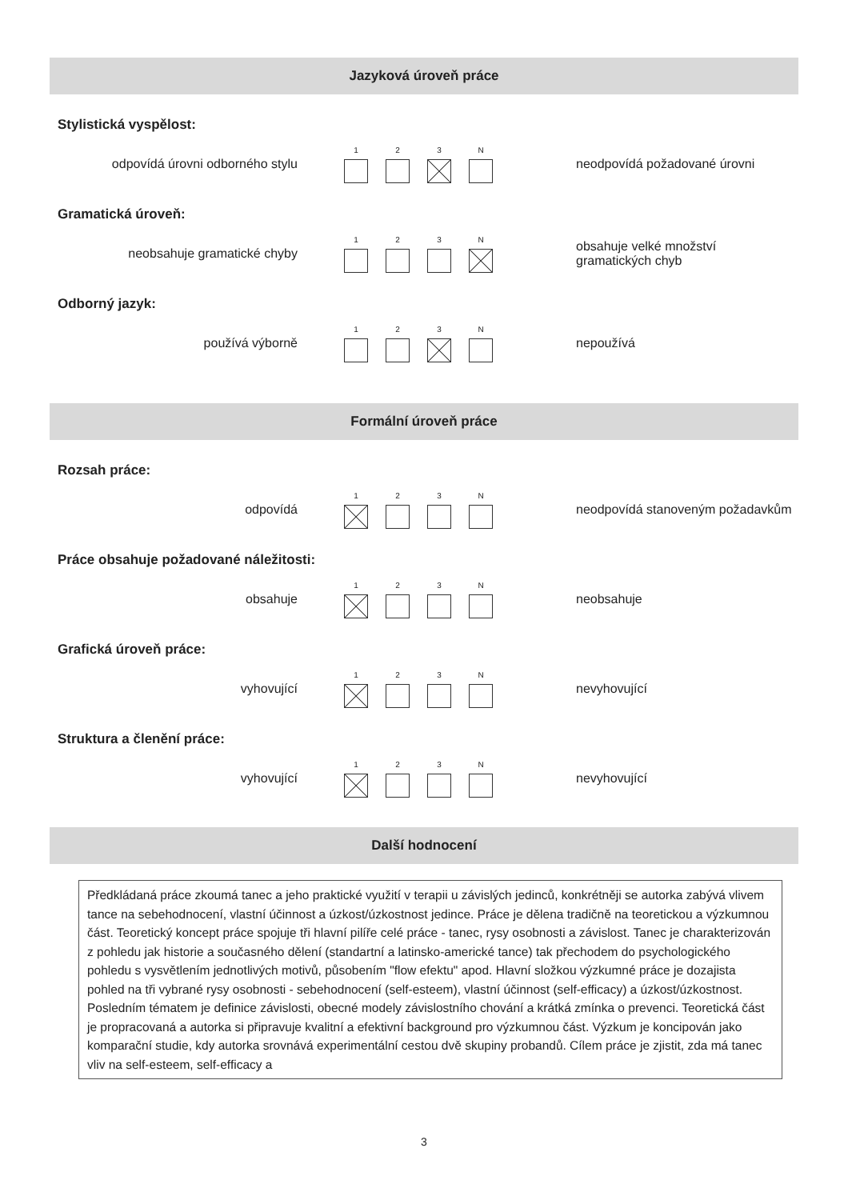Jazyková úroveň práce
Stylistická vyspělost:
odpovídá úrovni odborného stylu
1 2 3 N
neodpovídá požadované úrovni
Gramatická úroveň:
neobsahuje gramatické chyby
1 2 3 N
obsahuje velké množství
gramatických chyb
Odborný jazyk:
používá výborně
1 2 3 N
nepoužívá
Formální úroveň práce
Rozsah práce:
odpovídá
1 2 3 N
neodpovídá stanoveným požadavkům
Práce obsahuje požadované náležitosti:
obsahuje
1 2 3 N
neobsahuje
Grafická úroveň práce:
vyhovující
1 2 3 N
nevyhovující
Struktura a členění práce:
vyhovující
1 2 3 N
nevyhovující
Další hodnocení
Předkládaná práce zkoumá tanec a jeho praktické využití v terapii u závislých jedinců, konkrétněji se autorka zabývá vlivem tance na sebehodnocení, vlastní účinnost a úzkost/úzkostnost jedince. Práce je dělena tradičně na teoretickou a výzkumnou část. Teoretický koncept práce spojuje tři hlavní pilíře celé práce - tanec, rysy osobnosti a závislost. Tanec je charakterizován z pohledu jak historie a současného dělení (standartní a latinsko-americké tance) tak přechodem do psychologického pohledu s vysvětlením jednotlivých motivů, působením "flow efektu" apod. Hlavní složkou výzkumné práce je dozajista pohled na tři vybrané rysy osobnosti - sebehodnocení (self-esteem), vlastní účinnost (self-efficacy) a úzkost/úzkostnost. Posledním tématem je definice závislosti, obecné modely závislostního chování a krátká zmínka o prevenci. Teoretická část je propracovaná a autorka si připravuje kvalitní a efektivní background pro výzkumnou část. Výzkum je koncipován jako komparační studie, kdy autorka srovnává experimentální cestou dvě skupiny probandů. Cílem práce je zjistit, zda má tanec vliv na self-esteem, self-efficacy a
3